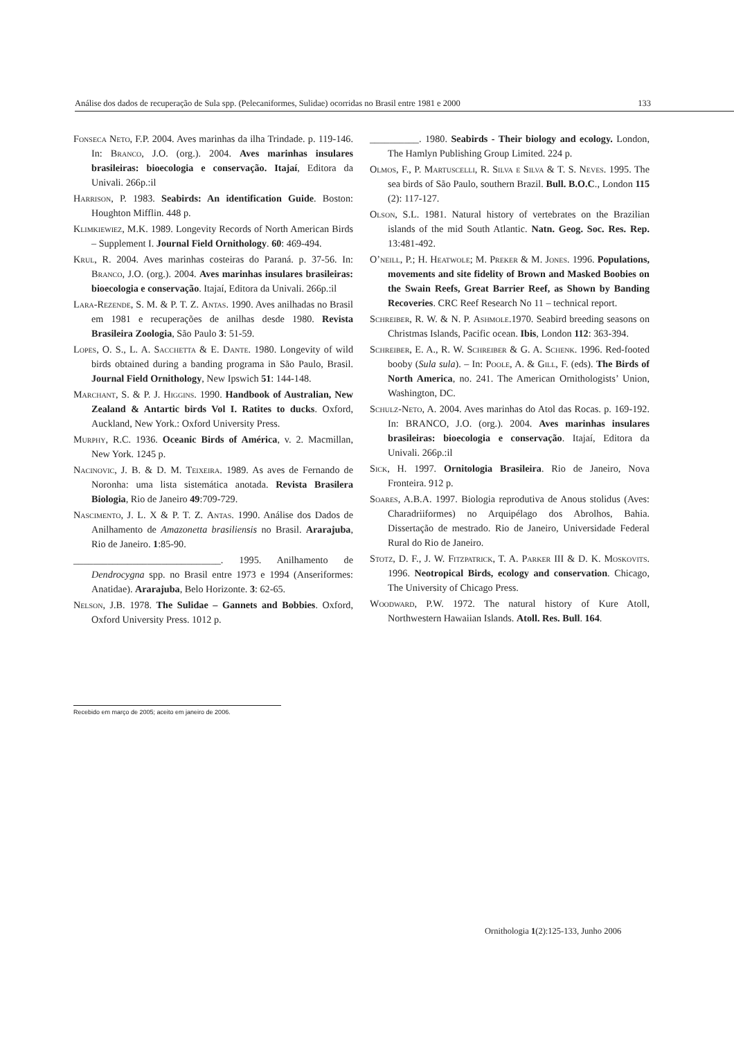Análise dos dados de recuperação de Sula spp. (Pelecaniformes, Sulidae) ocorridas no Brasil entre 1981 e 2000 133
Fonseca Neto, F.P. 2004. Aves marinhas da ilha Trindade. p. 119-146. In: Branco, J.O. (org.). 2004. Aves marinhas insulares brasileiras: bioecologia e conservação. Itajaí, Editora da Univali. 266p.:il
Harrison, P. 1983. Seabirds: An identification Guide. Boston: Houghton Mifflin. 448 p.
Klimkiewiez, M.K. 1989. Longevity Records of North American Birds – Supplement I. Journal Field Ornithology. 60: 469-494.
Krul, R. 2004. Aves marinhas costeiras do Paraná. p. 37-56. In: Branco, J.O. (org.). 2004. Aves marinhas insulares brasileiras: bioecologia e conservação. Itajaí, Editora da Univali. 266p.:il
Lara-Rezende, S. M. & P. T. Z. Antas. 1990. Aves anilhadas no Brasil em 1981 e recuperações de anilhas desde 1980. Revista Brasileira Zoologia, São Paulo 3: 51-59.
Lopes, O. S., L. A. Sacchetta & E. Dante. 1980. Longevity of wild birds obtained during a banding programa in São Paulo, Brasil. Journal Field Ornithology, New Ipswich 51: 144-148.
Marchant, S. & P. J. Higgins. 1990. Handbook of Australian, New Zealand & Antartic birds Vol I. Ratites to ducks. Oxford, Auckland, New York.: Oxford University Press.
Murphy, R.C. 1936. Oceanic Birds of América, v. 2. Macmillan, New York. 1245 p.
Nacinovic, J. B. & D. M. Teixeira. 1989. As aves de Fernando de Noronha: uma lista sistemática anotada. Revista Brasilera Biologia, Rio de Janeiro 49:709-729.
Nascimento, J. L. X & P. T. Z. Antas. 1990. Análise dos Dados de Anilhamento de Amazonetta brasiliensis no Brasil. Ararajuba, Rio de Janeiro. 1:85-90.
______________________________. 1995. Anilhamento de Dendrocygna spp. no Brasil entre 1973 e 1994 (Anseriformes: Anatidae). Ararajuba, Belo Horizonte. 3: 62-65.
Nelson, J.B. 1978. The Sulidae – Gannets and Bobbies. Oxford, Oxford University Press. 1012 p.
__________. 1980. Seabirds - Their biology and ecology. London, The Hamlyn Publishing Group Limited. 224 p.
Olmos, F., P. Martuscelli, R. Silva e Silva & T. S. Neves. 1995. The sea birds of São Paulo, southern Brazil. Bull. B.O.C., London 115 (2): 117-127.
Olson, S.L. 1981. Natural history of vertebrates on the Brazilian islands of the mid South Atlantic. Natn. Geog. Soc. Res. Rep. 13:481-492.
O’neill, P.; H. Heatwole; M. Preker & M. Jones. 1996. Populations, movements and site fidelity of Brown and Masked Boobies on the Swain Reefs, Great Barrier Reef, as Shown by Banding Recoveries. CRC Reef Research No 11 – technical report.
Schreiber, R. W. & N. P. Ashmole.1970. Seabird breeding seasons on Christmas Islands, Pacific ocean. Ibis, London 112: 363-394.
Schreiber, E. A., R. W. Schreiber & G. A. Schenk. 1996. Red-footed booby (Sula sula). – In: Poole, A. & Gill, F. (eds). The Birds of North America, no. 241. The American Ornithologists’ Union, Washington, DC.
Schulz-Neto, A. 2004. Aves marinhas do Atol das Rocas. p. 169-192. In: BRANCO, J.O. (org.). 2004. Aves marinhas insulares brasileiras: bioecologia e conservação. Itajaí, Editora da Univali. 266p.:il
Sick, H. 1997. Ornitologia Brasileira. Rio de Janeiro, Nova Fronteira. 912 p.
Soares, A.B.A. 1997. Biologia reprodutiva de Anous stolidus (Aves: Charadriiformes) no Arquipélago dos Abrolhos, Bahia. Dissertação de mestrado. Rio de Janeiro, Universidade Federal Rural do Rio de Janeiro.
Stotz, D. F., J. W. Fitzpatrick, T. A. Parker III & D. K. Moskovits. 1996. Neotropical Birds, ecology and conservation. Chicago, The University of Chicago Press.
Woodward, P.W. 1972. The natural history of Kure Atoll, Northwestern Hawaiian Islands. Atoll. Res. Bull. 164.
Recebido em março de 2005; aceito em janeiro de 2006.
Ornithologia 1(2):125-133, Junho 2006